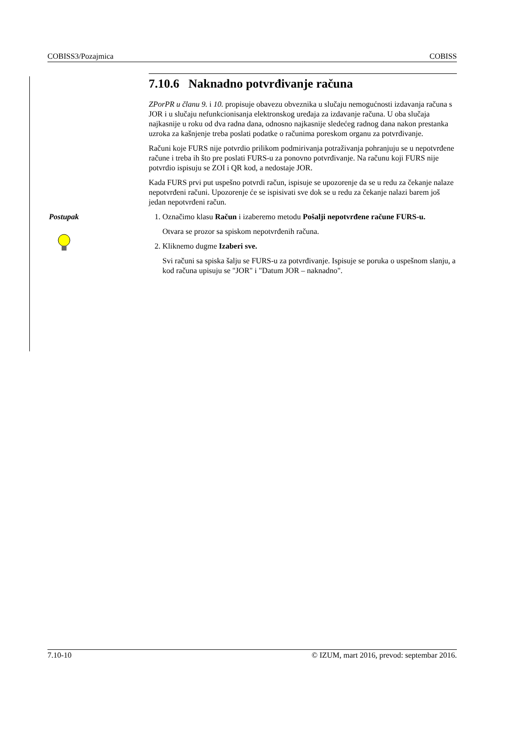COBISS3/Pozajmica COBISS
7.10.6 Naknadno potvrđivanje računa
ZPorPR u članu 9. i 10. propisuje obavezu obveznika u slučaju nemogućnosti izdavanja računa s JOR i u slučaju nefunkcionisanja elektronskog uređaja za izdavanje računa. U oba slučaja najkasnije u roku od dva radna dana, odnosno najkasnije sledećeg radnog dana nakon prestanka uzroka za kašnjenje treba poslati podatke o računima poreskom organu za potvrđivanje.
Računi koje FURS nije potvrdio prilikom podmirivanja potraživanja pohranjuju se u nepotvrđene račune i treba ih što pre poslati FURS-u za ponovno potvrđivanje. Na računu koji FURS nije potvrdio ispisuju se ZOI i QR kod, a nedostaje JOR.
Kada FURS prvi put uspešno potvrdi račun, ispisuje se upozorenje da se u redu za čekanje nalaze nepotvrđeni računi. Upozorenje će se ispisivati sve dok se u redu za čekanje nalazi barem još jedan nepotvrđeni račun.
Postupak
1. Označimo klasu Račun i izaberemo metodu Pošalji nepotvrđene račune FURS-u.
Otvara se prozor sa spiskom nepotvrđenih računa.
2. Kliknemo dugme Izaberi sve.
Svi računi sa spiska šalju se FURS-u za potvrđivanje. Ispisuje se poruka o uspešnom slanju, a kod računa upisuju se "JOR" i "Datum JOR – naknadno".
7.10-10 © IZUM, mart 2016, prevod: septembar 2016.